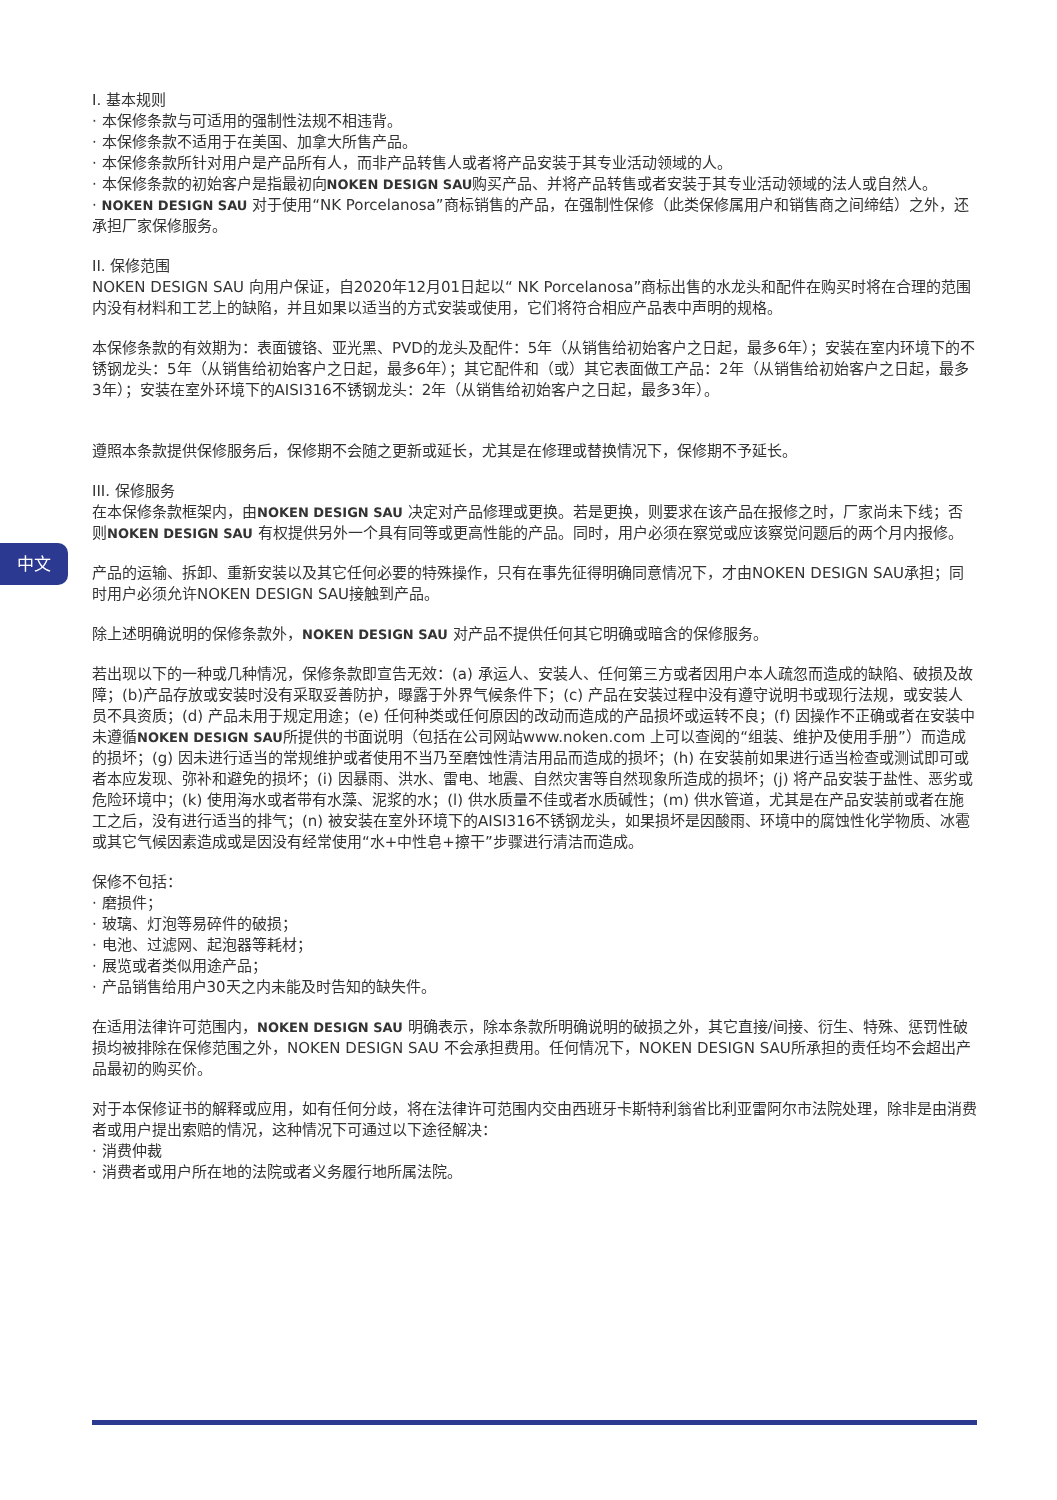中文
I. 基本规则
· 本保修条款与可适用的强制性法规不相违背。
· 本保修条款不适用于在美国、加拿大所售产品。
· 本保修条款所针对用户是产品所有人，而非产品转售人或者将产品安装于其专业活动领域的人。
· 本保修条款的初始客户是指最初向NOKEN DESIGN SAU购买产品、并将产品转售或者安装于其专业活动领域的法人或自然人。
· NOKEN DESIGN SAU 对于使用“NK Porcelanosa”商标销售的产品，在强制性保修（此类保修属用户和销售商之间缔结）之外，还承担厂家保修服务。
II. 保修范围
NOKEN DESIGN SAU 向用户保证，自2020年12月01日起以“ NK Porcelanosa”商标出售的水龙头和配件在购买时将在合理的范围内没有材料和工艺上的缺陷，并且如果以适当的方式安装或使用，它们将符合相应产品表中声明的规格。
本保修条款的有效期为：表面镀铬、亚光黑、PVD的龙头及配件：5年（从销售给初始客户之日起，最多6年）；安装在室内环境下的不锈钢龙头：5年（从销售给初始客户之日起，最多6年）；其它配件和（或）其它表面做工产品：2年（从销售给初始客户之日起，最多3年）；安装在室外环境下的AISI316不锈钢龙头：2年（从销售给初始客户之日起，最多3年）。
遵照本条款提供保修服务后，保修期不会随之更新或延长，尤其是在修理或替换情况下，保修期不予延长。
III. 保修服务
在本保修条款框架内，由NOKEN DESIGN SAU 决定对产品修理或更换。若是更换，则要求在该产品在报修之时，厂家尚未下线；否则NOKEN DESIGN SAU 有权提供另外一个具有同等或更高性能的产品。同时，用户必须在察觉或应该察觉问题后的两个月内报修。
产品的运输、拆卸、重新安装以及其它任何必要的特殊操作，只有在事先征得明确同意情况下，才由NOKEN DESIGN SAU承担；同时用户必须允许NOKEN DESIGN SAU接触到产品。
除上述明确说明的保修条款外，NOKEN DESIGN SAU 对产品不提供任何其它明确或暗含的保修服务。
若出现以下的一种或几种情况，保修条款即宣告无效：(a) 承运人、安装人、任何第三方或者因用户本人疏忽而造成的缺陷、破损及故障；(b)产品存放或安装时没有采取妥善防护，曝露于外界气候条件下；(c) 产品在安装过程中没有遵守说明书或现行法规，或安装人员不具资质；(d) 产品未用于规定用途；(e) 任何种类或任何原因的改动而造成的产品损坏或运转不良；(f) 因操作不正确或者在安装中未遵循NOKEN DESIGN SAU所提供的书面说明（包括在公司网站www.noken.com 上可以查阅的“组装、维护及使用手册”）而造成的损坏；(g) 因未进行适当的常规维护或者使用不当乃至磨蚀性清洁用品而造成的损坏；(h) 在安装前如果进行适当检查或测试即可或者本应发现、弥补和避免的损坏；(i) 因暴雨、洪水、雷电、地震、自然灾害等自然现象所造成的损坏；(j) 将产品安装于盐性、恶劣或危险环境中；(k) 使用海水或者带有水藻、泥浆的水；(l) 供水质量不佳或者水质碱性；(m) 供水管道，尤其是在产品安装前或者在施工之后，没有进行适当的排气；(n) 被安装在室外环境下的AISI316不锈钢龙头，如果损坏是因酸雨、环境中的腐蚀性化学物质、冰雹或其它气候因素造成或是因没有经常使用“水+中性皂+擦干”步骤进行清洁而造成。
保修不包括：
· 磨损件；
· 玻璃、灯泡等易碎件的破损；
· 电池、过滤网、起泡器等耗材；
· 展览或者类似用途产品；
· 产品销售给用户30天之内未能及时告知的缺失件。
在适用法律许可范围内，NOKEN DESIGN SAU 明确表示，除本条款所明确说明的破损之外，其它直接/间接、衍生、特殊、惩罚性破损均被排除在保修范围之外，NOKEN DESIGN SAU 不会承担费用。任何情况下，NOKEN DESIGN SAU所承担的责任均不会超出产品最初的购买价。
对于本保修证书的解释或应用，如有任何分歧，将在法律许可范围内交由西班牙卡斯特利翁省比利亚雷阿尔市法院处理，除非是由消费者或用户提出索赔的情况，这种情况下可通过以下途径解决：
· 消费仲裁
· 消费者或用户所在地的法院或者义务履行地所属法院。